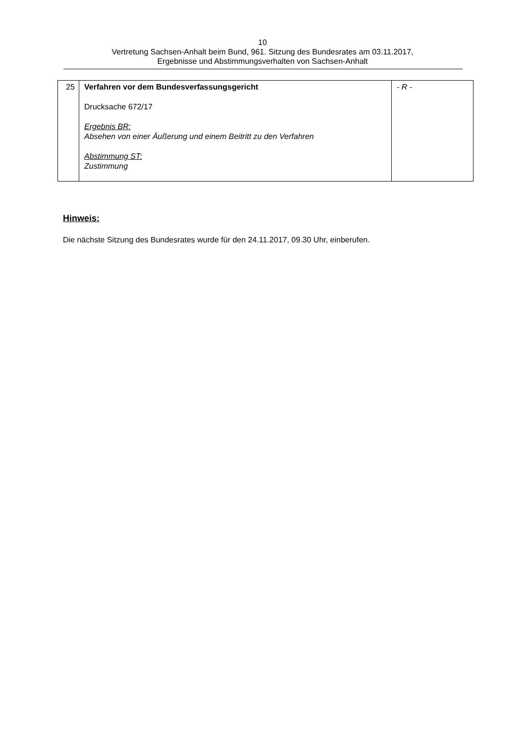10
Vertretung Sachsen-Anhalt beim Bund, 961. Sitzung des Bundesrates am 03.11.2017,
Ergebnisse und Abstimmungsverhalten von Sachsen-Anhalt
| 25 | Verfahren vor dem Bundesverfassungsgericht Drucksache 672/17 Ergebnis BR: Absehen von einer Äußerung und einem Beitritt zu den Verfahren Abstimmung ST: Zustimmung | - R - |
Hinweis:
Die nächste Sitzung des Bundesrates wurde für den 24.11.2017, 09.30 Uhr, einberufen.